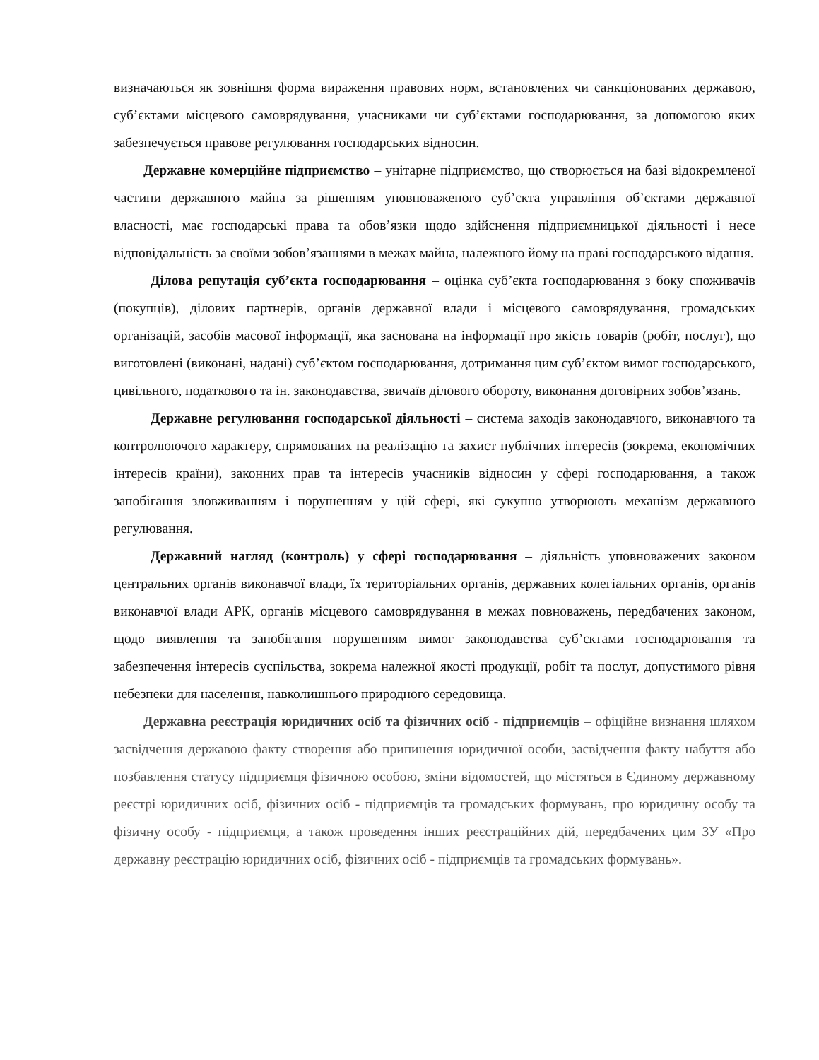визначаються як зовнішня форма вираження правових норм, встановлених чи санкціонованих державою, суб’єктами місцевого самоврядування, учасниками чи суб’єктами господарювання, за допомогою яких забезпечується правове регулювання господарських відносин.
Державне комерційне підприємство – унітарне підприємство, що створюється на базі відокремленої частини державного майна за рішенням уповноваженого суб’єкта управління об’єктами державної власності, має господарські права та обов’язки щодо здійснення підприємницької діяльності і несе відповідальність за своїми зобов’язаннями в межах майна, належного йому на праві господарського відання.
Ділова репутація суб’єкта господарювання – оцінка суб’єкта господарювання з боку споживачів (покупців), ділових партнерів, органів державної влади і місцевого самоврядування, громадських організацій, засобів масової інформації, яка заснована на інформації про якість товарів (робіт, послуг), що виготовлені (виконані, надані) суб’єктом господарювання, дотримання цим суб’єктом вимог господарського, цивільного, податкового та ін. законодавства, звичаїв ділового обороту, виконання договірних зобов’язань.
Державне регулювання господарської діяльності – система заходів законодавчого, виконавчого та контролюючого характеру, спрямованих на реалізацію та захист публічних інтересів (зокрема, економічних інтересів країни), законних прав та інтересів учасників відносин у сфері господарювання, а також запобігання зловживанням і порушенням у цій сфері, які сукупно утворюють механізм державного регулювання.
Державний нагляд (контроль) у сфері господарювання – діяльність уповноважених законом центральних органів виконавчої влади, їх територіальних органів, державних колегіальних органів, органів виконавчої влади АРК, органів місцевого самоврядування в межах повноважень, передбачених законом, щодо виявлення та запобігання порушенням вимог законодавства суб’єктами господарювання та забезпечення інтересів суспільства, зокрема належної якості продукції, робіт та послуг, допустимого рівня небезпеки для населення, навколишнього природного середовища.
Державна реєстрація юридичних осіб та фізичних осіб - підприємців – офіційне визнання шляхом засвідчення державою факту створення або припинення юридичної особи, засвідчення факту набуття або позбавлення статусу підприємця фізичною особою, зміни відомостей, що містяться в Єдиному державному реєстрі юридичних осіб, фізичних осіб - підприємців та громадських формувань, про юридичну особу та фізичну особу - підприємця, а також проведення інших реєстраційних дій, передбачених цим ЗУ «Про державну реєстрацію юридичних осіб, фізичних осіб - підприємців та громадських формувань».